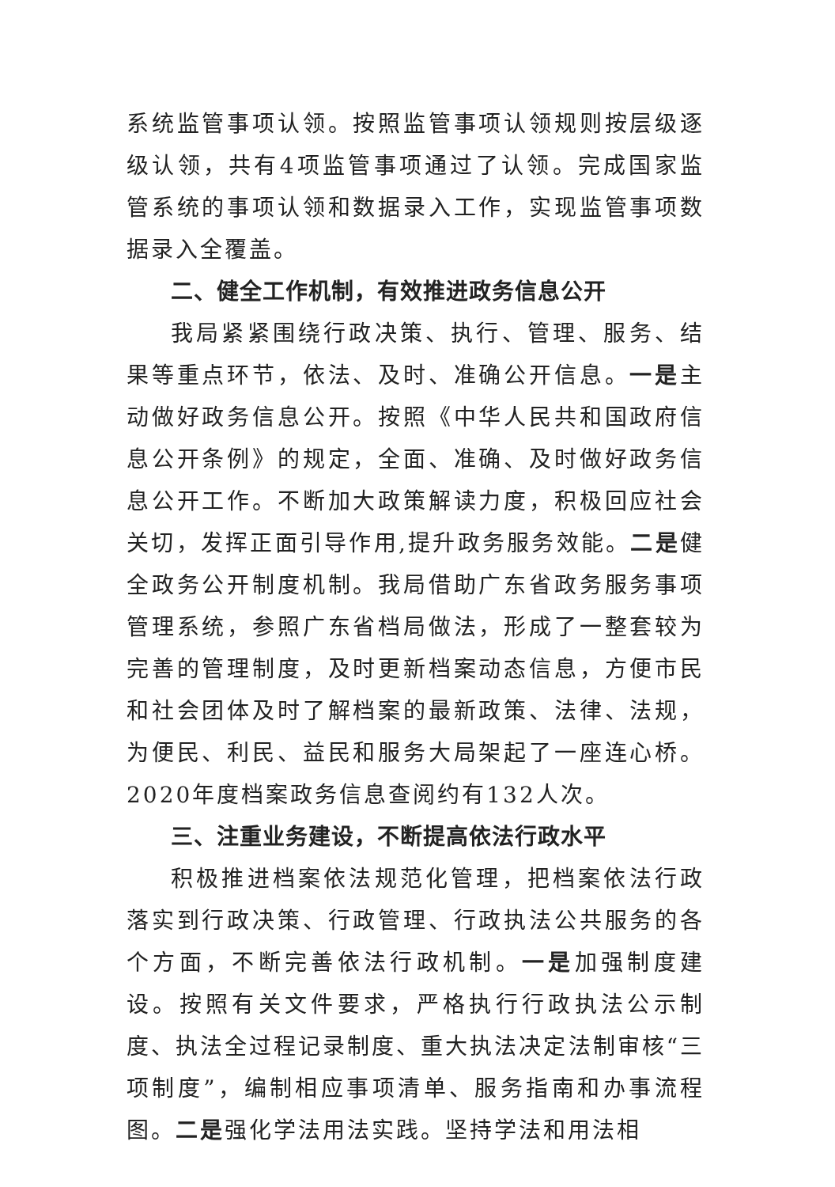系统监管事项认领。按照监管事项认领规则按层级逐级认领，共有4项监管事项通过了认领。完成国家监管系统的事项认领和数据录入工作，实现监管事项数据录入全覆盖。
二、健全工作机制，有效推进政务信息公开
我局紧紧围绕行政决策、执行、管理、服务、结果等重点环节，依法、及时、准确公开信息。一是主动做好政务信息公开。按照《中华人民共和国政府信息公开条例》的规定，全面、准确、及时做好政务信息公开工作。不断加大政策解读力度，积极回应社会关切，发挥正面引导作用,提升政务服务效能。二是健全政务公开制度机制。我局借助广东省政务服务事项管理系统，参照广东省档局做法，形成了一整套较为完善的管理制度，及时更新档案动态信息，方便市民和社会团体及时了解档案的最新政策、法律、法规，为便民、利民、益民和服务大局架起了一座连心桥。2020年度档案政务信息查阅约有132人次。
三、注重业务建设，不断提高依法行政水平
积极推进档案依法规范化管理，把档案依法行政落实到行政决策、行政管理、行政执法公共服务的各个方面，不断完善依法行政机制。一是加强制度建设。按照有关文件要求，严格执行行政执法公示制度、执法全过程记录制度、重大执法决定法制审核“三项制度”，编制相应事项清单、服务指南和办事流程图。二是强化学法用法实践。坚持学法和用法相